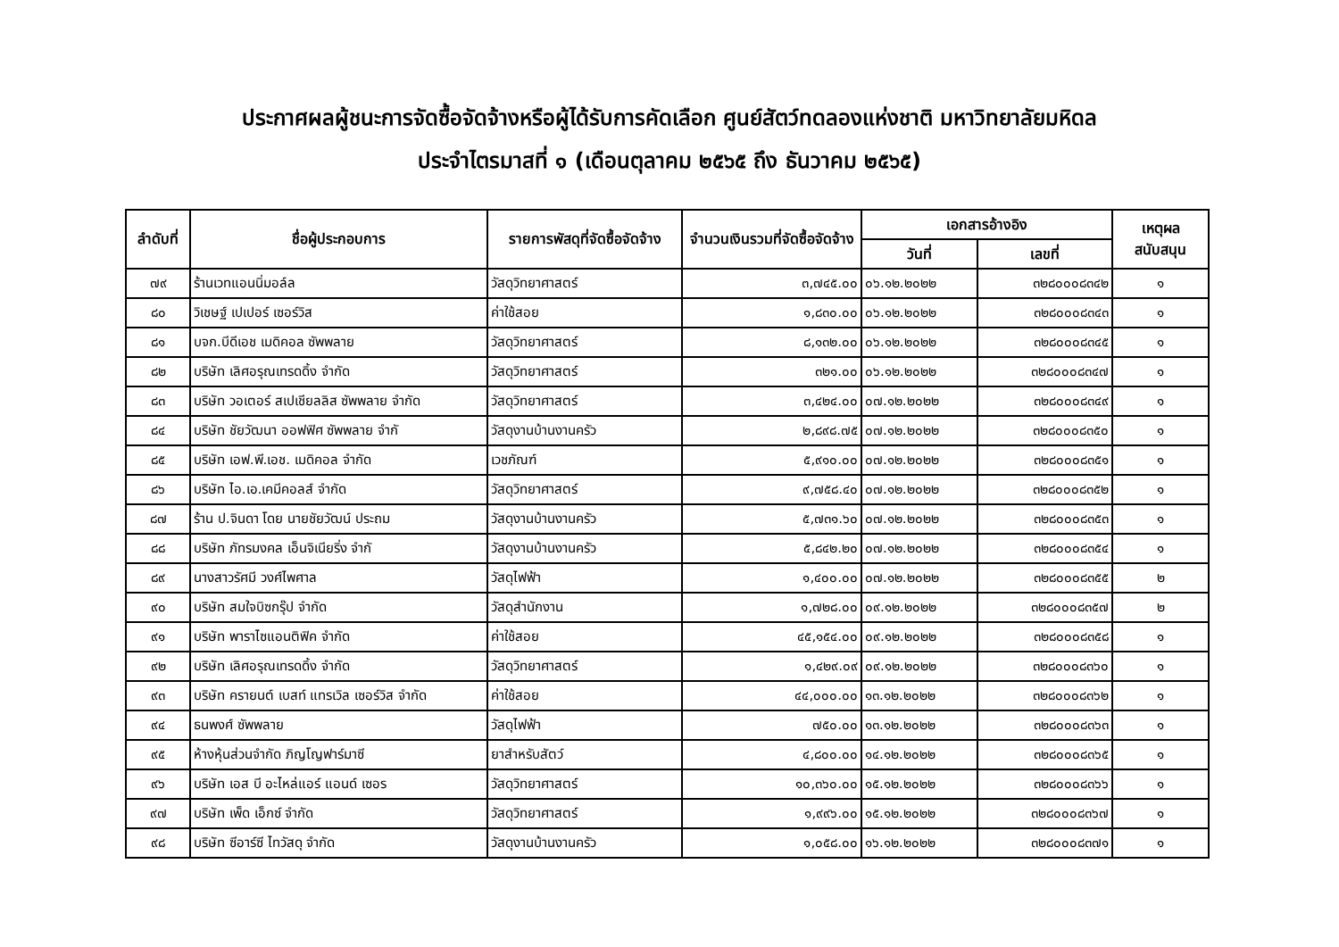ประกาศผลผู้ชนะการจัดซื้อจัดจ้างหรือผู้ได้รับการคัดเลือก ศูนย์สัตว์ทดลองแห่งชาติ มหาวิทยาลัยมหิดล
ประจำไตรมาสที่ ๑ (เดือนตุลาคม ๒๕๖๕ ถึง ธันวาคม ๒๕๖๕)
| ลำดับที่ | ชื่อผู้ประกอบการ | รายการพัสดุที่จัดซื้อจัดจ้าง | จำนวนเงินรวมที่จัดซื้อจัดจ้าง | เอกสารอ้างอิง | | เหตุผลสนับสนุน |
| --- | --- | --- | --- | --- | --- | --- |
| | | | | วันที่ | เลขที่ | |
| ๗๙ | ร้านเวทแอนนิ่มอล์ล | วัสดุวิทยาศาสตร์ | ๓,๗๔๕.๐๐ | ๐๖.๑๒.๒๐๒๒ | ๓๒๘๐๐๐๘๓๔๒ | ๑ |
| ๘๐ | วิเชษฐ์ เปเปอร์ เซอร์วิส | ค่าใช้สอย | ๑,๘๓๐.๐๐ | ๐๖.๑๒.๒๐๒๒ | ๓๒๘๐๐๐๘๓๔๓ | ๑ |
| ๘๑ | บจก.บีดีเอช เมดิคอล ซัพพลาย | วัสดุวิทยาศาสตร์ | ๘,๑๓๒.๐๐ | ๐๖.๑๒.๒๐๒๒ | ๓๒๘๐๐๐๘๓๔๕ | ๑ |
| ๘๒ | บริษัท เลิศอรุณเทรดดิ้ง จำกัด | วัสดุวิทยาศาสตร์ | ๓๒๑.๐๐ | ๐๖.๑๒.๒๐๒๒ | ๓๒๘๐๐๐๘๓๔๗ | ๑ |
| ๘๓ | บริษัท วอเตอร์ สเปเชียลลิส ซัพพลาย จำกัด | วัสดุวิทยาศาสตร์ | ๓,๔๒๔.๐๐ | ๐๗.๑๒.๒๐๒๒ | ๓๒๘๐๐๐๘๓๔๙ | ๑ |
| ๘๔ | บริษัท ชัยวัฒนา ออฟฟิศ ซัพพลาย จำกั | วัสดุงานบ้านงานครัว | ๒,๘๙๘.๗๕ | ๐๗.๑๒.๒๐๒๒ | ๓๒๘๐๐๐๘๓๕๐ | ๑ |
| ๘๕ | บริษัท เอฟ.พี.เอช. เมดิคอล จำกัด | เวชภัณฑ์ | ๕,๙๑๐.๐๐ | ๐๗.๑๒.๒๐๒๒ | ๓๒๘๐๐๐๘๓๕๑ | ๑ |
| ๘๖ | บริษัท ไอ.เอ.เคมีคอลส์ จำกัด | วัสดุวิทยาศาสตร์ | ๙,๗๕๘.๔๐ | ๐๗.๑๒.๒๐๒๒ | ๓๒๘๐๐๐๘๓๕๒ | ๑ |
| ๘๗ | ร้าน ป.จินดา โดย นายชัยวัฒน์ ประถม | วัสดุงานบ้านงานครัว | ๕,๗๓๑.๖๐ | ๐๗.๑๒.๒๐๒๒ | ๓๒๘๐๐๐๘๓๕๓ | ๑ |
| ๘๘ | บริษัท ภัทรมงคล เอ็นจิเนียริ่ง จำกั | วัสดุงานบ้านงานครัว | ๕,๘๔๒.๒๐ | ๐๗.๑๒.๒๐๒๒ | ๓๒๘๐๐๐๘๓๕๔ | ๑ |
| ๘๙ | นางสาวรัศมี วงศ์ไพศาล | วัสดุไฟฟ้า | ๑,๔๐๐.๐๐ | ๐๗.๑๒.๒๐๒๒ | ๓๒๘๐๐๐๘๓๕๕ | ๒ |
| ๙๐ | บริษัท สมใจบิซกรุ๊ป จำกัด | วัสดุสำนักงาน | ๑,๗๒๘.๐๐ | ๐๙.๑๒.๒๐๒๒ | ๓๒๘๐๐๐๘๓๕๗ | ๒ |
| ๙๑ | บริษัท พาราไซแอนติฟิค จำกัด | ค่าใช้สอย | ๔๕,๑๕๔.๐๐ | ๐๙.๑๒.๒๐๒๒ | ๓๒๘๐๐๐๘๓๕๘ | ๑ |
| ๙๒ | บริษัท เลิศอรุณเทรดดิ้ง จำกัด | วัสดุวิทยาศาสตร์ | ๑,๔๒๙.๐๙ | ๐๙.๑๒.๒๐๒๒ | ๓๒๘๐๐๐๘๓๖๐ | ๑ |
| ๙๓ | บริษัท ครายนต์ เบสท์ แทรเวิล เซอร์วิส จำกัด | ค่าใช้สอย | ๔๔,๐๐๐.๐๐ | ๑๓.๑๒.๒๐๒๒ | ๓๒๘๐๐๐๘๓๖๒ | ๑ |
| ๙๔ | ธนพงศ์ ซัพพลาย | วัสดุไฟฟ้า | ๗๕๐.๐๐ | ๑๓.๑๒.๒๐๒๒ | ๓๒๘๐๐๐๘๓๖๓ | ๑ |
| ๙๕ | ห้างหุ้นส่วนจำกัด ภิญโญฟาร์มาซี | ยาสำหรับสัตว์ | ๔,๘๐๐.๐๐ | ๑๔.๑๒.๒๐๒๒ | ๓๒๘๐๐๐๘๓๖๕ | ๑ |
| ๙๖ | บริษัท เอส บี อะไหล่แอร์ แอนด์ เซอร | วัสดุวิทยาศาสตร์ | ๑๐,๓๖๐.๐๐ | ๑๕.๑๒.๒๐๒๒ | ๓๒๘๐๐๐๘๓๖๖ | ๑ |
| ๙๗ | บริษัท เพ็ด เอ็กซ์ จำกัด | วัสดุวิทยาศาสตร์ | ๑,๙๙๖.๐๐ | ๑๕.๑๒.๒๐๒๒ | ๓๒๘๐๐๐๘๓๖๗ | ๑ |
| ๙๘ | บริษัท ซีอาร์ซี ไทวัสดุ จำกัด | วัสดุงานบ้านงานครัว | ๑,๐๕๘.๐๐ | ๑๖.๑๒.๒๐๒๒ | ๓๒๘๐๐๐๘๓๗๑ | ๑ |